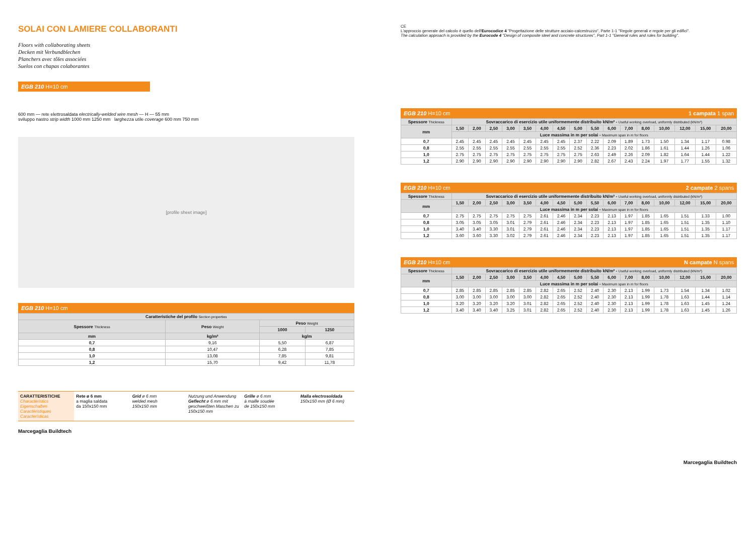SOLAI CON LAMIERE COLLABORANTI
Floors with collaborating sheets
Decken mit Verbundblechen
Planchers avec tôles associées
Suelos con chapas colaborantes
EGB 210 H=10 cm
600 mm — rete elettrosaldata electrically-welded wire mesh — H — 55 mm
sviluppo nastro strip width 1000 mm 1250 mm larghezza utile coverage 600 mm 750 mm
[profile sheet image]
EGB 210 H=10 cm
| Caratteristiche del profilo Section properties | | | |
| --- | --- | --- | --- |
| Spessore Thickness | Peso Weight | Peso Weight | |
| | | 1000 | 1250 |
| mm | kg/m² | kg/m | |
| 0,7 | 9,16 | 5,50 | 6,87 |
| 0,8 | 10,47 | 6,28 | 7,85 |
| 1,0 | 13,08 | 7,85 | 9,81 |
| 1,2 | 15,70 | 9,42 | 11,78 |
CARATTERISTICHE
Characteristics
Eigenschaften
Caractéristiques
Características
Rete ø 6 mm
a maglia saldata
da 150x150 mm
Grid ø 6 mm
welded mesh
150x150 mm
Nutzung und Anwendung Geflecht ø 6 mm mit geschweißten Maschen zu 150x150 mm
Grille ø 6 mm
à maille soudée
de 150x150 mm
Malla electrosoldada
150x150 mm (Ø 6 mm)
Marcegaglia Buildtech
CE
L'approccio generale del calcolo è quello dell'Eurocodice 4 "Progettazione delle strutture acciaio-calcestruzzo", Parte 1-1 "Regole generali e regole per gli edifici".
The calculation approach is provided by the Eurocode 4 "Design of composite steel and concrete structures", Part 1-1 "General rules and rules for building".
EGB 210 H=10 cm 1 campata 1 span
| Spessore Thickness | Sovraccarico di esercizio utile uniformemente distribuito kN/m² - Useful working overload, uniformly distributed (kN/m²) | | | | | | | | | | | | | | | |
| --- | --- | --- | --- | --- | --- | --- | --- | --- | --- | --- | --- | --- | --- | --- | --- | --- |
| mm | 1,50 | 2,00 | 2,50 | 3,00 | 3,50 | 4,00 | 4,50 | 5,00 | 5,50 | 6,00 | 7,00 | 8,00 | 10,00 | 12,00 | 15,00 | 20,00 |
| | Luce massima in m per solai - Maximum span in m for floors | | | | | | | | | | | | | | | |
| 0,7 | 2.45 | 2.45 | 2.45 | 2.45 | 2.45 | 2.45 | 2.45 | 2.37 | 2.22 | 2.09 | 1.89 | 1.73 | 1.50 | 1.34 | 1.17 | 0.98 |
| 0,8 | 2.55 | 2.55 | 2.55 | 2.55 | 2.55 | 2.55 | 2.55 | 2.52 | 2.36 | 2.23 | 2.02 | 1.86 | 1.61 | 1.44 | 1.26 | 1.06 |
| 1,0 | 2.75 | 2.75 | 2.75 | 2.75 | 2.75 | 2.75 | 2.75 | 2.75 | 2.63 | 2.49 | 2.26 | 2.09 | 1.82 | 1.64 | 1.44 | 1.22 |
| 1,2 | 2.90 | 2.90 | 2.90 | 2.90 | 2.90 | 2.90 | 2.90 | 2.90 | 2.82 | 2.67 | 2.43 | 2.24 | 1.97 | 1.77 | 1.55 | 1.32 |
EGB 210 H=10 cm 2 campate 2 spans
| Spessore Thickness | Sovraccarico di esercizio utile uniformemente distribuito kN/m² - Useful working overload, uniformly distributed (kN/m²) | | | | | | | | | | | | | | | |
| --- | --- | --- | --- | --- | --- | --- | --- | --- | --- | --- | --- | --- | --- | --- | --- | --- |
| mm | 1,50 | 2,00 | 2,50 | 3,00 | 3,50 | 4,00 | 4,50 | 5,00 | 5,50 | 6,00 | 7,00 | 8,00 | 10,00 | 12,00 | 15,00 | 20,00 |
| | Luce massima in m per solai - Maximum span in m for floors | | | | | | | | | | | | | | | |
| 0,7 | 2.75 | 2.75 | 2.75 | 2.75 | 2.75 | 2.61 | 2.46 | 2.34 | 2.23 | 2.13 | 1.97 | 1.85 | 1.65 | 1.51 | 1.33 | 1.00 |
| 0,8 | 3.05 | 3.05 | 3.05 | 3.01 | 2.79 | 2.61 | 2.46 | 2.34 | 2.23 | 2.13 | 1.97 | 1.85 | 1.65 | 1.51 | 1.35 | 1.10 |
| 1,0 | 3.40 | 3.40 | 3.30 | 3.01 | 2.79 | 2.61 | 2.46 | 2.34 | 2.23 | 2.13 | 1.97 | 1.85 | 1.65 | 1.51 | 1.35 | 1.17 |
| 1,2 | 3.60 | 3.60 | 3.30 | 3.02 | 2.79 | 2.61 | 2.46 | 2.34 | 2.23 | 2.13 | 1.97 | 1.85 | 1.65 | 1.51 | 1.35 | 1.17 |
EGB 210 H=10 cm N campate N spans
| Spessore Thickness | Sovraccarico di esercizio utile uniformemente distribuito kN/m² - Useful working overload, uniformly distributed (kN/m²) | | | | | | | | | | | | | | | |
| --- | --- | --- | --- | --- | --- | --- | --- | --- | --- | --- | --- | --- | --- | --- | --- | --- |
| mm | 1,50 | 2,00 | 2,50 | 3,00 | 3,50 | 4,00 | 4,50 | 5,00 | 5,50 | 6,00 | 7,00 | 8,00 | 10,00 | 12,00 | 15,00 | 20,00 |
| | Luce massima in m per solai - Maximum span in m for floors | | | | | | | | | | | | | | | |
| 0,7 | 2.85 | 2.85 | 2.85 | 2.85 | 2.85 | 2.82 | 2.65 | 2.52 | 2.40 | 2.30 | 2.13 | 1.99 | 1.73 | 1.54 | 1.34 | 1.02 |
| 0,8 | 3.00 | 3.00 | 3.00 | 3.00 | 3.00 | 2.82 | 2.65 | 2.52 | 2.40 | 2.30 | 2.13 | 1.99 | 1.78 | 1.63 | 1.44 | 1.14 |
| 1,0 | 3.20 | 3.20 | 3.20 | 3.20 | 3.01 | 2.82 | 2.65 | 2.52 | 2.40 | 2.30 | 2.13 | 1.99 | 1.78 | 1.63 | 1.45 | 1.24 |
| 1,2 | 3.40 | 3.40 | 3.40 | 3.25 | 3.01 | 2.82 | 2.65 | 2.52 | 2.40 | 2.30 | 2.13 | 1.99 | 1.78 | 1.63 | 1.45 | 1.26 |
Marcegaglia Buildtech